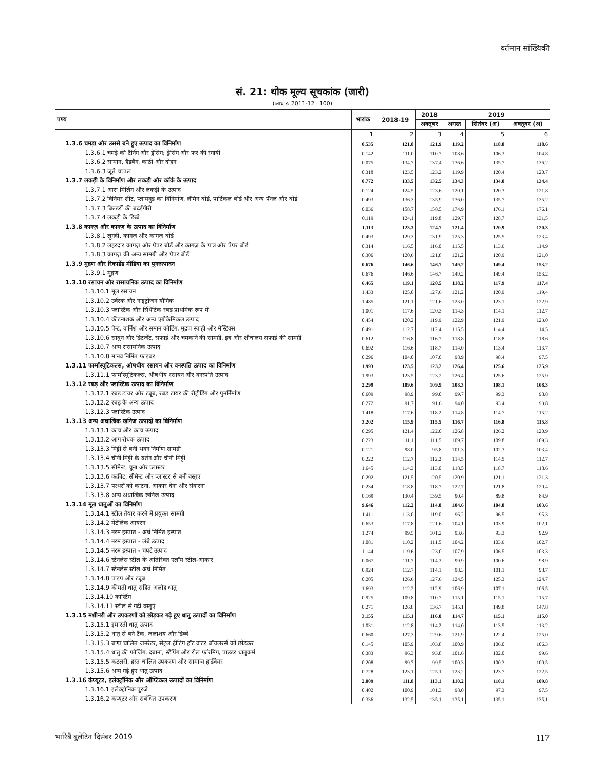वर्तमान सांख्यिकी
सं. 21: थोक मूल्य सूचकांक (जारी)
(आधारः 2011-12=100)
| पण्य | भारांक | 2018-19 | 2018 | 2019 | | |
| --- | --- | --- | --- | --- | --- | --- |
| | | | अक्तूबर | अगस्त | सितंबर (अ) | अक्तूबर (अ) |
| | 1 | 2 | 3 | 4 | 5 | 6 |
| 1.3.6 चमड़ा और उससे बने हुए उत्पाद का विनिर्माण | 0.535 | 121.8 | 121.9 | 119.2 | 118.8 | 118.6 |
| 1.3.6.1 चमड़े की टैनिंग और ड्रेसिंग; ड्रेसिंग और फर की रंगायी | 0.142 | 111.0 | 110.7 | 108.6 | 106.3 | 104.8 |
| 1.3.6.2 सामान, हैंडबैग, काठी और दोहन | 0.075 | 134.7 | 137.4 | 136.6 | 135.7 | 136.2 |
| 1.3.6.3 जूते चप्पल | 0.318 | 123.5 | 123.2 | 119.9 | 120.4 | 120.7 |
| 1.3.7 लकड़ी के विनिर्माण और लकड़ी और कॉर्क के उत्पाद | 0.772 | 133.5 | 132.5 | 134.3 | 134.0 | 134.4 |
| 1.3.7.1 आरा मिलिंग और लकड़ी के उत्पाद | 0.124 | 124.5 | 123.6 | 120.1 | 120.3 | 121.8 |
| 1.3.7.2 विनियर शीट, प्लायवुड का विनिर्माण, लॅमिन बोर्ड, पार्टिकल बोर्ड और अन्य पॅनल और बोर्ड | 0.493 | 136.3 | 135.9 | 136.0 | 135.7 | 135.2 |
| 1.3.7.3 बिल्डरों की बढ़ईगीरी | 0.036 | 158.7 | 158.5 | 174.9 | 176.1 | 176.1 |
| 1.3.7.4 लकड़ी के डिब्बे | 0.119 | 124.1 | 119.8 | 129.7 | 128.7 | 131.5 |
| 1.3.8 कागज़ और कागज़ के उत्पाद का विनिर्माण | 1.113 | 123.3 | 124.7 | 121.4 | 120.9 | 120.3 |
| 1.3.8.1 लुगदी, कागज़ और कागज़ बोर्ड | 0.493 | 129.3 | 131.9 | 125.3 | 125.5 | 123.4 |
| 1.3.8.2 लहरदार कागज़ और पेपर बोर्ड और कागज़ के पात्र और पेपर बोर्ड | 0.314 | 116.5 | 116.0 | 115.5 | 113.6 | 114.9 |
| 1.3.8.3 कागज़ की अन्य सामग्री और पेपर बोर्ड | 0.306 | 120.6 | 121.8 | 121.2 | 120.9 | 121.0 |
| 1.3.9 मुद्रण और रिकार्डेड मीडिया का पुनरुत्पादन | 0.676 | 146.6 | 146.7 | 149.2 | 149.4 | 153.2 |
| 1.3.9.1 मुद्रण | 0.676 | 146.6 | 146.7 | 149.2 | 149.4 | 153.2 |
| 1.3.10 रसायन और रासायनिक उत्पाद का विनिर्माण | 6.465 | 119.1 | 120.5 | 118.2 | 117.9 | 117.4 |
| 1.3.10.1 मूल रसायन | 1.433 | 125.0 | 127.6 | 121.2 | 120.9 | 119.4 |
| 1.3.10.2 उर्वरक और नाइट्रोजन यौगिक | 1.485 | 121.1 | 121.6 | 123.0 | 123.1 | 122.9 |
| 1.3.10.3 प्लास्टिक और सिंथेटिक रबड़ प्राथमिक रूप में | 1.001 | 117.6 | 120.3 | 114.3 | 114.1 | 112.7 |
| 1.3.10.4 कीटनाशक और अन्य एग्रोकेमिकल उत्पाद | 0.454 | 120.2 | 119.9 | 122.9 | 121.9 | 123.0 |
| 1.3.10.5 पेन्ट, वार्निश और समान कोटिंग, मुद्रण स्याही और मैस्टिक्स | 0.491 | 112.7 | 112.4 | 115.5 | 114.4 | 114.5 |
| 1.3.10.6 साबुन और डिटर्जेंट, सफाई और चमकाने की सामग्री, इत्र और शौचालय सफाई की सामग्री | 0.612 | 116.8 | 116.7 | 118.8 | 118.8 | 118.6 |
| 1.3.10.7 अन्य रासायनिक उत्पाद | 0.692 | 116.6 | 118.7 | 114.0 | 113.4 | 113.7 |
| 1.3.10.8 मानव निर्मित फाइबर | 0.296 | 104.0 | 107.0 | 98.9 | 98.4 | 97.5 |
| 1.3.11 फार्मास्यूटिकल्स, औषधीय रसायन और वनस्पति उत्पाद का विनिर्माण | 1.993 | 123.5 | 123.2 | 126.4 | 125.6 | 125.9 |
| 1.3.11.1 फार्मास्यूटिकल्स, औषधीय रसायन और वनस्पति उत्पाद | 1.993 | 123.5 | 123.2 | 126.4 | 125.6 | 125.9 |
| 1.3.12 रबड़ और प्लास्टिक उत्पाद का विनिर्माण | 2.299 | 109.6 | 109.9 | 108.3 | 108.1 | 108.3 |
| 1.3.12.1 रबड़ टायर और ट्यूब, रबड़ टायर की रीट्रीडिंग और पुनर्निर्माण | 0.609 | 98.9 | 99.0 | 99.7 | 99.3 | 98.8 |
| 1.3.12.2 रबड़ के अन्य उत्पाद | 0.272 | 91.7 | 91.6 | 94.0 | 93.4 | 93.8 |
| 1.3.12.3 प्लास्टिक उत्पाद | 1.418 | 117.6 | 118.2 | 114.8 | 114.7 | 115.2 |
| 1.3.13 अन्य अधात्विक खनिज उत्पादों का विनिर्माण | 3.202 | 115.9 | 115.5 | 116.7 | 116.8 | 115.8 |
| 1.3.13.1 कांच और कांच उत्पाद | 0.295 | 121.4 | 122.0 | 126.8 | 126.2 | 120.9 |
| 1.3.13.2 आग रोधक उत्पाद | 0.223 | 111.1 | 111.5 | 109.7 | 109.8 | 109.3 |
| 1.3.13.3 मिट्टी से बनी भवन निर्माण सामग्री | 0.121 | 98.0 | 95.8 | 101.3 | 102.3 | 103.4 |
| 1.3.13.4 चीनी मिट्टी के बर्तन और चीनी मिट्टी | 0.222 | 112.7 | 112.2 | 114.5 | 114.5 | 112.7 |
| 1.3.13.5 सीमेन्ट, चूना और प्लास्टर | 1.645 | 114.3 | 113.0 | 118.5 | 118.7 | 118.6 |
| 1.3.13.6 कंक्रीट, सीमेन्ट और प्लास्टर से बनी वस्तुएं | 0.292 | 121.5 | 120.5 | 120.9 | 121.1 | 121.3 |
| 1.3.13.7 पत्थरों को काटना, आकार देना और संवारना | 0.234 | 118.8 | 118.7 | 122.7 | 121.8 | 120.4 |
| 1.3.13.8 अन्य अधात्विक खनिज उत्पाद | 0.169 | 130.4 | 139.5 | 90.4 | 89.8 | 84.9 |
| 1.3.14 मूल धातुओं का विनिर्माण | 9.646 | 112.2 | 114.8 | 104.6 | 104.8 | 103.6 |
| 1.3.14.1 स्टील तैयार करने में प्रयुक्त सामग्री | 1.411 | 113.0 | 119.0 | 96.2 | 96.5 | 95.3 |
| 1.3.14.2 मेटेलिक आयरन | 0.653 | 117.8 | 121.6 | 104.1 | 103.9 | 102.1 |
| 1.3.14.3 नरम इस्पात - अर्ध निर्मित इस्पात | 1.274 | 99.5 | 101.2 | 93.6 | 93.3 | 92.9 |
| 1.3.14.4 नरम इस्पात - लंबे उत्पाद | 1.081 | 110.2 | 111.5 | 104.2 | 103.6 | 102.7 |
| 1.3.14.5 नरम इस्पात - चपटे उत्पाद | 1.144 | 119.6 | 123.0 | 107.9 | 106.5 | 103.3 |
| 1.3.14.6 स्टेनलेस स्टील के अतिरिक्त एलॉय स्टील-आकार | 0.067 | 111.7 | 114.3 | 99.9 | 100.6 | 98.9 |
| 1.3.14.7 स्टेनलेस स्टील अर्ध निर्मित | 0.924 | 112.7 | 114.1 | 98.3 | 101.1 | 98.7 |
| 1.3.14.8 पाइप और ट्यूब | 0.205 | 126.6 | 127.6 | 124.5 | 125.3 | 124.7 |
| 1.3.14.9 कीमती धातु सहित अलौह धातु | 1.693 | 112.2 | 112.9 | 106.9 | 107.1 | 106.5 |
| 1.3.14.10 कास्टिंग | 0.925 | 109.8 | 110.7 | 115.1 | 115.1 | 115.7 |
| 1.3.14.11 स्टील से गढ़ी वस्तुएं | 0.271 | 126.8 | 136.7 | 145.1 | 149.8 | 147.8 |
| 1.3.15 मशीनरी और उपकरणों को छोड़कर गढ़े हुए धातु उत्पादों का विनिर्माण | 3.155 | 115.1 | 116.0 | 114.7 | 115.1 | 115.0 |
| 1.3.15.1 इमारती धातु उत्पाद | 1.031 | 112.8 | 114.2 | 114.0 | 113.5 | 113.2 |
| 1.3.15.2 धातु से बने टैंक, जलाशय और डिब्बे | 0.660 | 127.3 | 129.6 | 121.9 | 122.4 | 125.0 |
| 1.3.15.3 बाष्प चालित जनरेटर, सेंट्रल हीटिंग हॉट वाटर बॉयलरर्स को छोड़कर | 0.145 | 105.9 | 103.8 | 100.9 | 106.0 | 106.3 |
| 1.3.15.4 धातु की फोर्जिंग, दबाना, स्टैंपिंग और रोल फॉरमिंग, पाउडर धातुकर्म | 0.383 | 96.3 | 93.8 | 101.6 | 102.0 | 99.6 |
| 1.3.15.5 कटलरी, हस्त चालित उपकरण और सामान्य हार्डवेयर | 0.208 | 99.7 | 99.5 | 100.3 | 100.3 | 100.5 |
| 1.3.15.6 अन्य गढ़े हुए धातु उत्पाद | 0.728 | 123.1 | 125.1 | 123.2 | 123.7 | 122.5 |
| 1.3.16 कंप्यूटर, इलेक्ट्रॉनिक और ऑप्टिकल उत्पादों का विनिर्माण | 2.009 | 111.8 | 113.1 | 110.2 | 110.1 | 109.8 |
| 1.3.16.1 इलेक्ट्रॉनिक पुरजे | 0.402 | 100.9 | 101.3 | 98.0 | 97.3 | 97.5 |
| 1.3.16.2 कंप्यूटर और संबंधित उपकरण | 0.336 | 132.5 | 135.1 | 135.1 | 135.1 | 135.1 |
भारिबैं बुलेटिन दिसंबर 2019 117